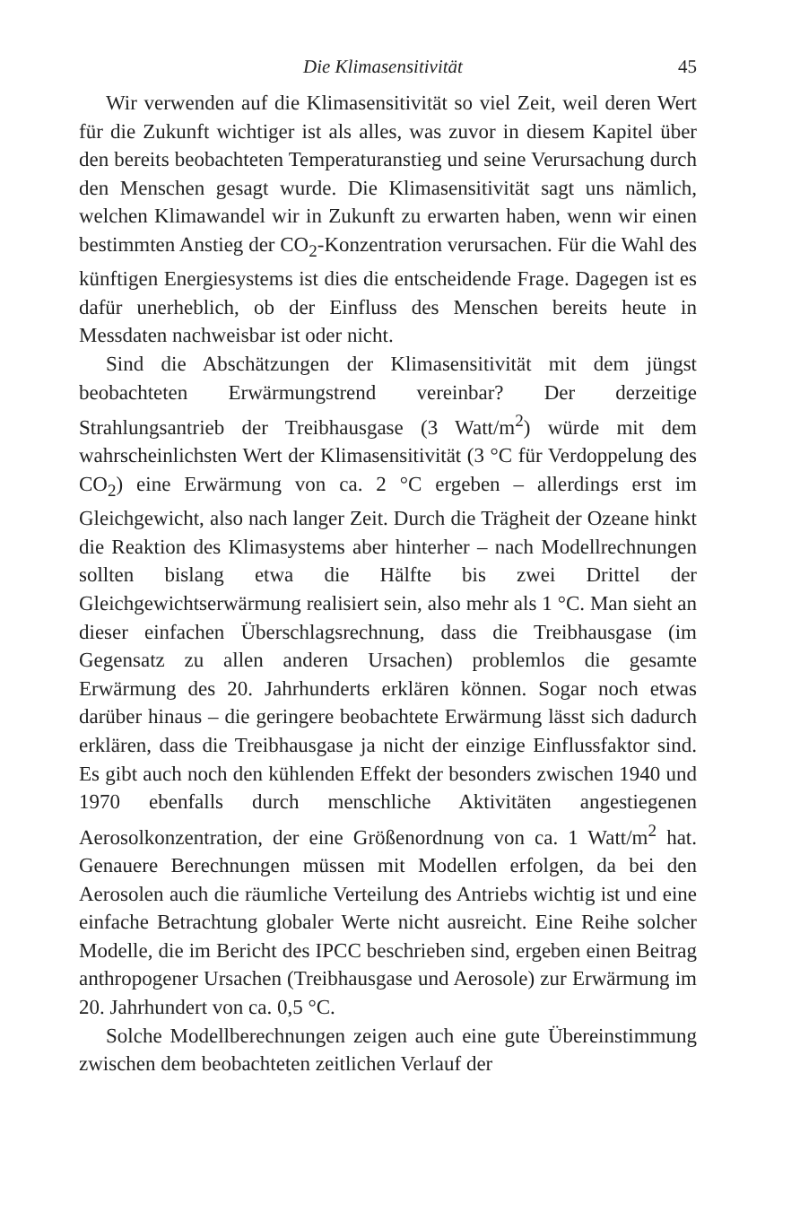Die Klimasensitivität 45
Wir verwenden auf die Klimasensitivität so viel Zeit, weil deren Wert für die Zukunft wichtiger ist als alles, was zuvor in diesem Kapitel über den bereits beobachteten Temperaturanstieg und seine Verursachung durch den Menschen gesagt wurde. Die Klimasensitivität sagt uns nämlich, welchen Klimawandel wir in Zukunft zu erwarten haben, wenn wir einen bestimmten Anstieg der CO<sub>2</sub>-Konzentration verursachen. Für die Wahl des künftigen Energiesystems ist dies die entscheidende Frage. Dagegen ist es dafür unerheblich, ob der Einfluss des Menschen bereits heute in Messdaten nachweisbar ist oder nicht.
Sind die Abschätzungen der Klimasensitivität mit dem jüngst beobachteten Erwärmungstrend vereinbar? Der derzeitige Strahlungsantrieb der Treibhausgase (3 Watt/m<sup>2</sup>) würde mit dem wahrscheinlichsten Wert der Klimasensitivität (3 °C für Verdoppelung des CO<sub>2</sub>) eine Erwärmung von ca. 2 °C ergeben – allerdings erst im Gleichgewicht, also nach langer Zeit. Durch die Trägheit der Ozeane hinkt die Reaktion des Klimasystems aber hinterher – nach Modellrechnungen sollten bislang etwa die Hälfte bis zwei Drittel der Gleichgewichtserwärmung realisiert sein, also mehr als 1 °C. Man sieht an dieser einfachen Überschlagsrechnung, dass die Treibhausgase (im Gegensatz zu allen anderen Ursachen) problemlos die gesamte Erwärmung des 20. Jahrhunderts erklären können. Sogar noch etwas darüber hinaus – die geringere beobachtete Erwärmung lässt sich dadurch erklären, dass die Treibhausgase ja nicht der einzige Einflussfaktor sind. Es gibt auch noch den kühlenden Effekt der besonders zwischen 1940 und 1970 ebenfalls durch menschliche Aktivitäten angestiegenen Aerosolkonzentration, der eine Größenordnung von ca. 1 Watt/m<sup>2</sup> hat. Genauere Berechnungen müssen mit Modellen erfolgen, da bei den Aerosolen auch die räumliche Verteilung des Antriebs wichtig ist und eine einfache Betrachtung globaler Werte nicht ausreicht. Eine Reihe solcher Modelle, die im Bericht des IPCC beschrieben sind, ergeben einen Beitrag anthropogener Ursachen (Treibhausgase und Aerosole) zur Erwärmung im 20. Jahrhundert von ca. 0,5 °C.
Solche Modellberechnungen zeigen auch eine gute Übereinstimmung zwischen dem beobachteten zeitlichen Verlauf der